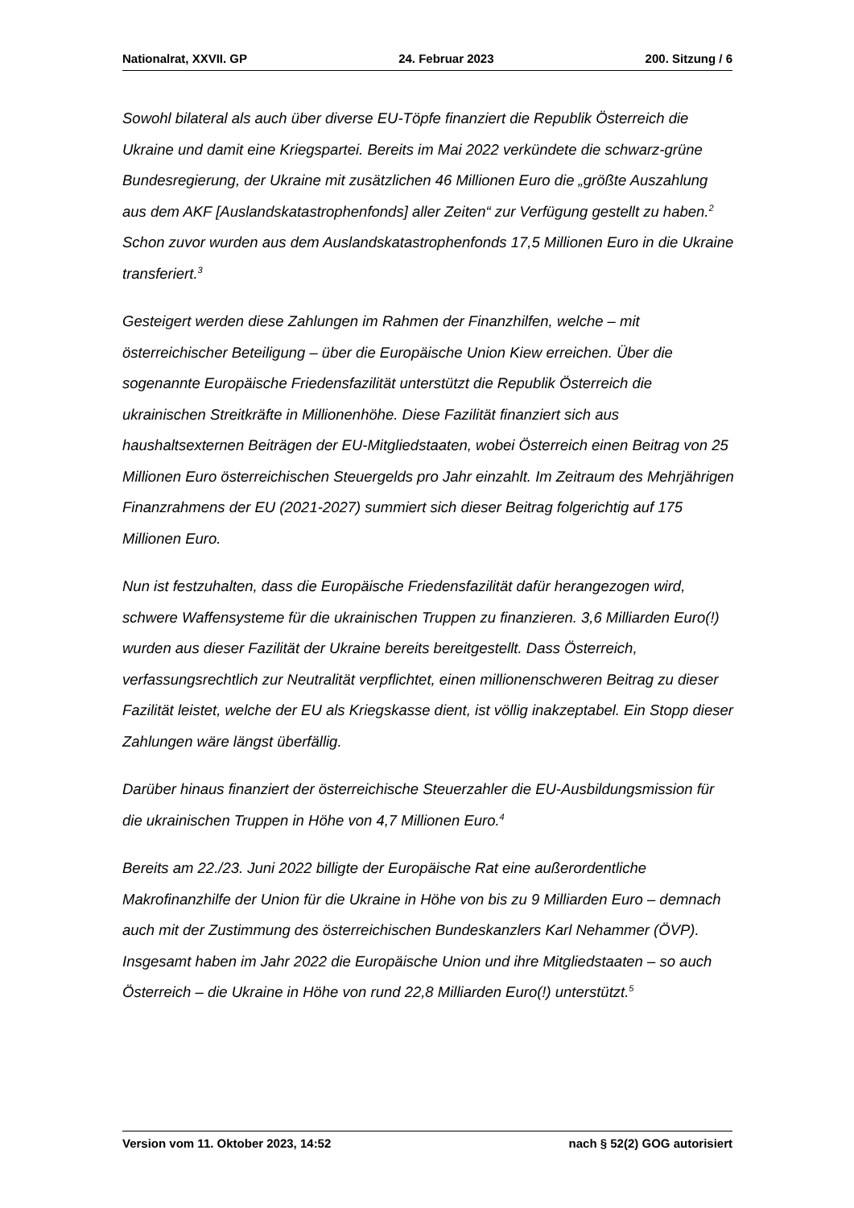Nationalrat, XXVII. GP 24. Februar 2023 200. Sitzung / 6
Sowohl bilateral als auch über diverse EU-Töpfe finanziert die Republik Österreich die Ukraine und damit eine Kriegspartei. Bereits im Mai 2022 verkündete die schwarz-grüne Bundesregierung, der Ukraine mit zusätzlichen 46 Millionen Euro die „größte Auszahlung aus dem AKF [Auslandskatastrophenfonds] aller Zeiten“ zur Verfügung gestellt zu haben.<sup>2</sup> Schon zuvor wurden aus dem Auslandskatastrophenfonds 17,5 Millionen Euro in die Ukraine transferiert.<sup>3</sup>
Gesteigert werden diese Zahlungen im Rahmen der Finanzhilfen, welche – mit österreichischer Beteiligung – über die Europäische Union Kiew erreichen. Über die sogenannte Europäische Friedensfazilität unterstützt die Republik Österreich die ukrainischen Streitkräfte in Millionenhöhe. Diese Fazilität finanziert sich aus haushaltsexternen Beiträgen der EU-Mitgliedstaaten, wobei Österreich einen Beitrag von 25 Millionen Euro österreichischen Steuergelds pro Jahr einzahlt. Im Zeitraum des Mehrjährigen Finanzrahmens der EU (2021-2027) summiert sich dieser Beitrag folgerichtig auf 175 Millionen Euro.
Nun ist festzuhalten, dass die Europäische Friedensfazilität dafür herangezogen wird, schwere Waffensysteme für die ukrainischen Truppen zu finanzieren. 3,6 Milliarden Euro(!) wurden aus dieser Fazilität der Ukraine bereits bereitgestellt. Dass Österreich, verfassungsrechtlich zur Neutralität verpflichtet, einen millionenschweren Beitrag zu dieser Fazilität leistet, welche der EU als Kriegskasse dient, ist völlig inakzeptabel. Ein Stopp dieser Zahlungen wäre längst überfällig.
Darüber hinaus finanziert der österreichische Steuerzahler die EU-Ausbildungsmission für die ukrainischen Truppen in Höhe von 4,7 Millionen Euro.<sup>4</sup>
Bereits am 22./23. Juni 2022 billigte der Europäische Rat eine außerordentliche Makrofinanzhilfe der Union für die Ukraine in Höhe von bis zu 9 Milliarden Euro – demnach auch mit der Zustimmung des österreichischen Bundeskanzlers Karl Nehammer (ÖVP). Insgesamt haben im Jahr 2022 die Europäische Union und ihre Mitgliedstaaten – so auch Österreich – die Ukraine in Höhe von rund 22,8 Milliarden Euro(!) unterstützt.<sup>5</sup>
Version vom 11. Oktober 2023, 14:52 nach § 52(2) GOG autorisiert